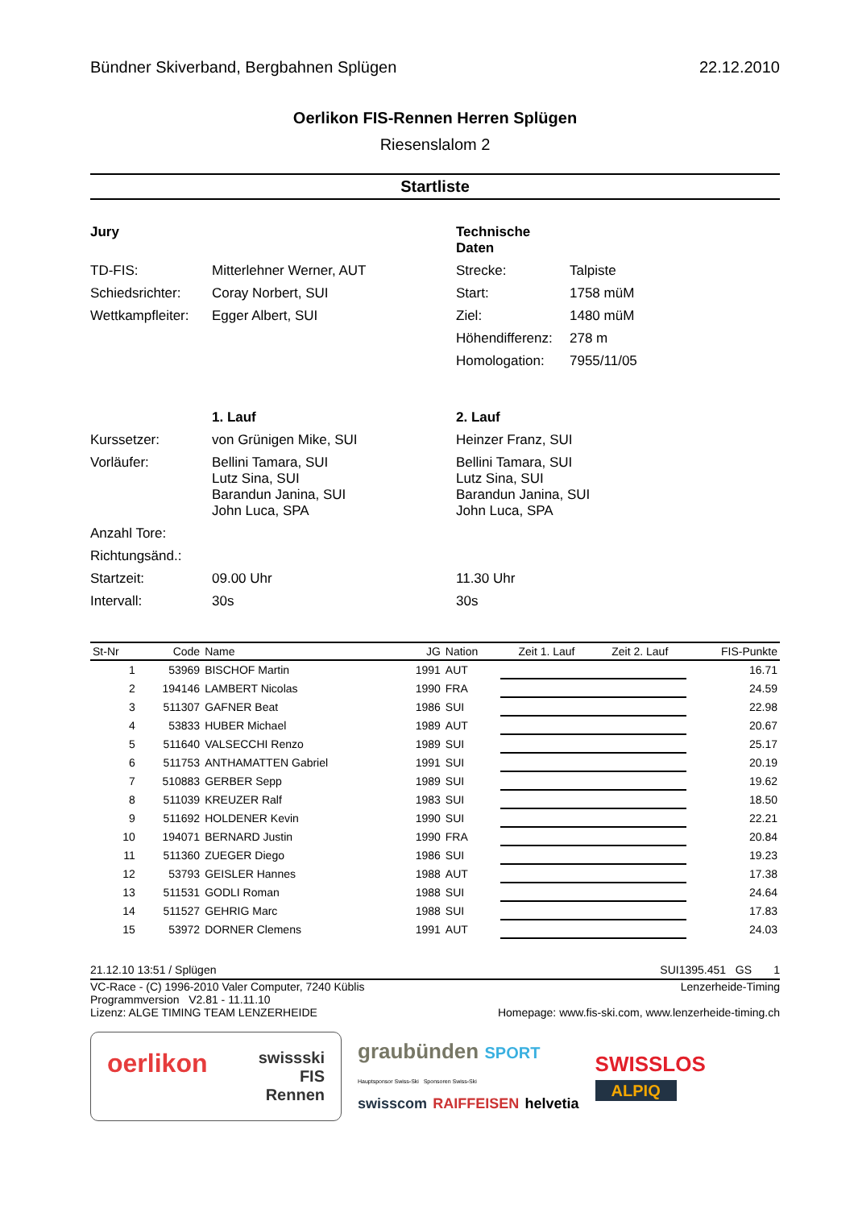Bündner Skiverband, Bergbahnen Splügen 22.12.2010
Oerlikon FIS-Rennen Herren Splügen
Riesenslalom 2
Startliste
Jury Technische Daten TD-FIS: Mitterlehner Werner, AUT Strecke: Talpiste Schiedsrichter: Coray Norbert, SUI Start: 1758 müM Wettkampfleiter: Egger Albert, SUI Ziel: 1480 müM Höhendifferenz: 278 m Homologation: 7955/11/05
1. Lauf 2. Lauf Kurssetzer: von Grünigen Mike, SUI Heinzer Franz, SUI Vorläufer: Bellini Tamara, SUI
Lutz Sina, SUI
Barandun Janina, SUI
John Luca, SPA Bellini Tamara, SUI
Lutz Sina, SUI
Barandun Janina, SUI
John Luca, SPA Anzahl Tore: Richtungsänd.: Startzeit: 09.00 Uhr 11.30 Uhr Intervall: 30s 30s
| St-Nr | Code | Name | JG | Nation | Zeit 1. Lauf | Zeit 2. Lauf | FIS-Punkte |
| --- | --- | --- | --- | --- | --- | --- | --- |
| 1 | 53969 | BISCHOF Martin | 1991 | AUT | | | 16.71 |
| 2 | 194146 | LAMBERT Nicolas | 1990 | FRA | | | 24.59 |
| 3 | 511307 | GAFNER Beat | 1986 | SUI | | | 22.98 |
| 4 | 53833 | HUBER Michael | 1989 | AUT | | | 20.67 |
| 5 | 511640 | VALSECCHI Renzo | 1989 | SUI | | | 25.17 |
| 6 | 511753 | ANTHAMATTEN Gabriel | 1991 | SUI | | | 20.19 |
| 7 | 510883 | GERBER Sepp | 1989 | SUI | | | 19.62 |
| 8 | 511039 | KREUZER Ralf | 1983 | SUI | | | 18.50 |
| 9 | 511692 | HOLDENER Kevin | 1990 | SUI | | | 22.21 |
| 10 | 194071 | BERNARD Justin | 1990 | FRA | | | 20.84 |
| 11 | 511360 | ZUEGER Diego | 1986 | SUI | | | 19.23 |
| 12 | 53793 | GEISLER Hannes | 1988 | AUT | | | 17.38 |
| 13 | 511531 | GODLI Roman | 1988 | SUI | | | 24.64 |
| 14 | 511527 | GEHRIG Marc | 1988 | SUI | | | 17.83 |
| 15 | 53972 | DORNER Clemens | 1991 | AUT | | | 24.03 |
21.12.10 13:51 / Splügen SUI1395.451 GS 1
VC-Race - (C) 1996-2010 Valer Computer, 7240 Küblis Lenzerheide-Timing
Programmversion V2.81 - 11.11.10
Lizenz: ALGE TIMING TEAM LENZERHEIDE Homepage: www.fis-ski.com, www.lenzerheide-timing.ch
oerlikon swissski
FIS
Rennen
graubünden SPORT
Hauptsponsor Swiss-Ski Sponsoren Swiss-Ski
swisscom RAIFFEISEN helvetia
SWISSLOS
ALPIQ